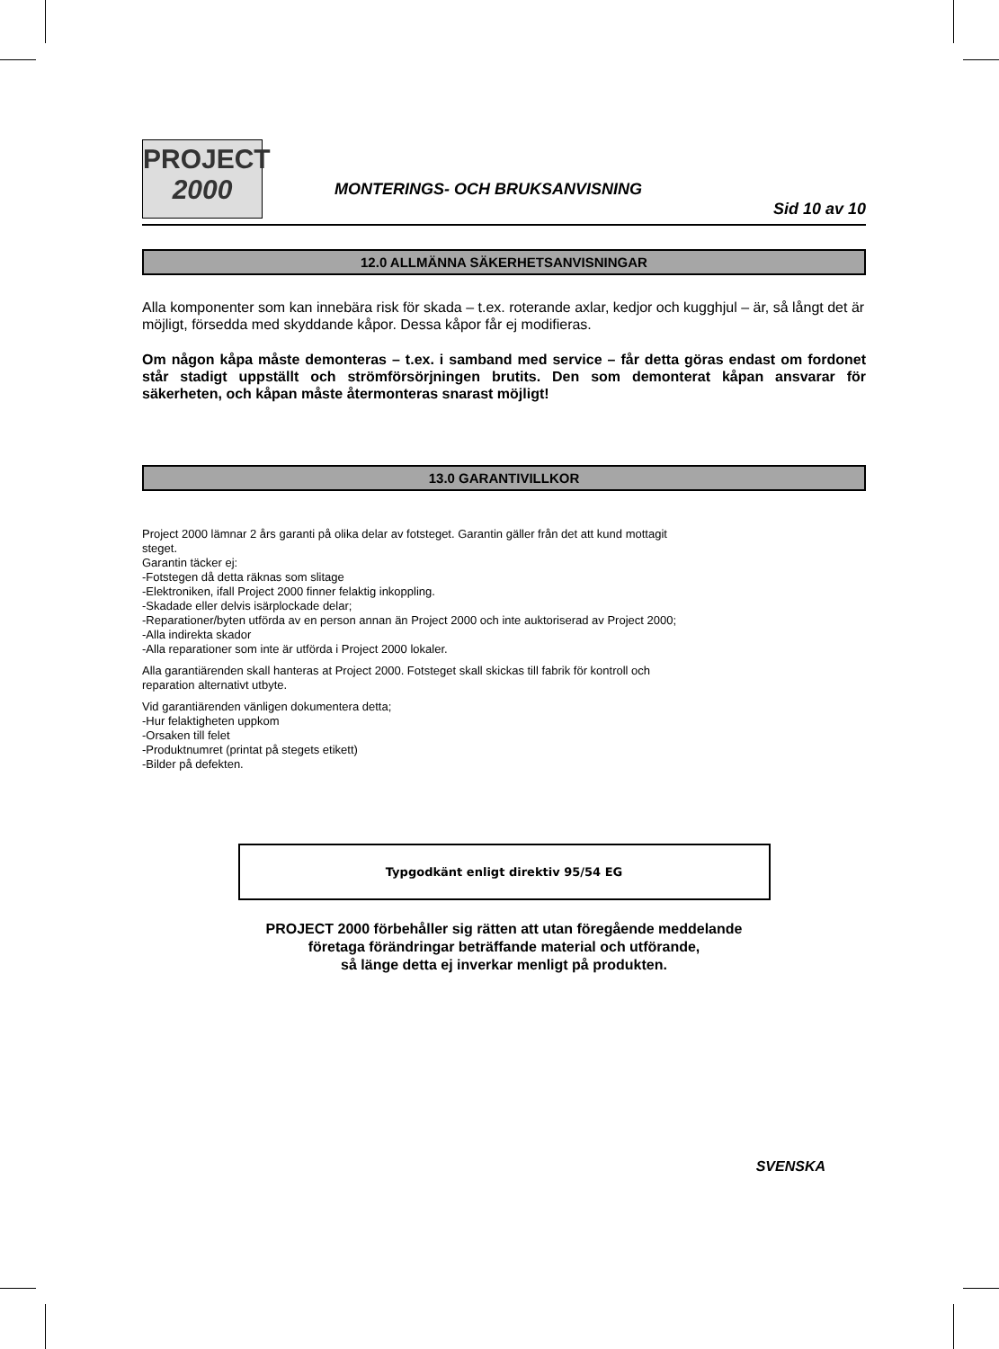PROJECT
2000
MONTERINGS- OCH BRUKSANVISNING
Sid 10 av 10
12.0 ALLMÄNNA SÄKERHETSANVISNINGAR
Alla komponenter som kan innebära risk för skada – t.ex. roterande axlar, kedjor och kugghjul – är, så långt det är möjligt, försedda med skyddande kåpor. Dessa kåpor får ej modifieras.
Om någon kåpa måste demonteras – t.ex. i samband med service – får detta göras endast om fordonet står stadigt uppställt och strömförsörjningen brutits. Den som demonterat kåpan ansvarar för säkerheten, och kåpan måste återmonteras snarast möjligt!
13.0 GARANTIVILLKOR
Project 2000 lämnar 2 års garanti på olika delar av fotsteget. Garantin gäller från det att kund mottagit
steget.
Garantin täcker ej:
-Fotstegen då detta räknas som slitage
-Elektroniken, ifall Project 2000 finner felaktig inkoppling.
-Skadade eller delvis isärplockade delar;
-Reparationer/byten utförda av en person annan än Project 2000 och inte auktoriserad av Project 2000;
-Alla indirekta skador
-Alla reparationer som inte är utförda i Project 2000 lokaler.
Alla garantiärenden skall hanteras at Project 2000. Fotsteget skall skickas till fabrik för kontroll och
reparation alternativt utbyte.
Vid garantiärenden vänligen dokumentera detta;
-Hur felaktigheten uppkom
-Orsaken till felet
-Produktnumret (printat på stegets etikett)
-Bilder på defekten.
Typgodkänt enligt direktiv 95/54 EG
PROJECT 2000 förbehåller sig rätten att utan föregående meddelande
företaga förändringar beträffande material och utförande,
så länge detta ej inverkar menligt på produkten.
SVENSKA